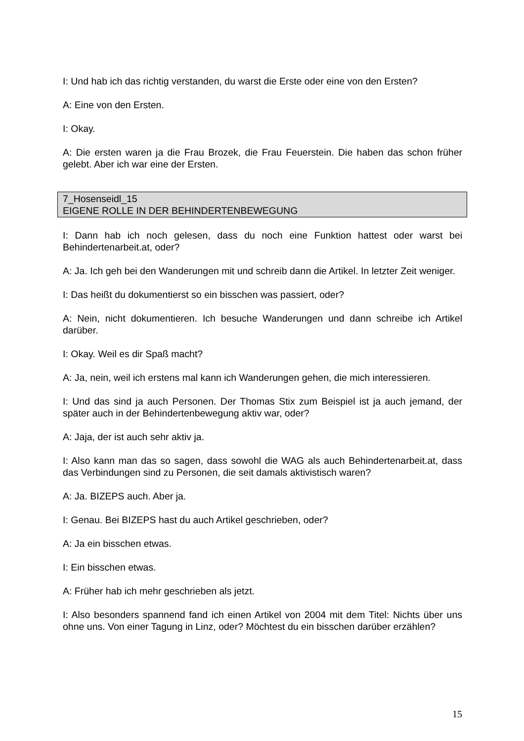I: Und hab ich das richtig verstanden, du warst die Erste oder eine von den Ersten?
A: Eine von den Ersten.
I: Okay.
A: Die ersten waren ja die Frau Brozek, die Frau Feuerstein. Die haben das schon früher gelebt. Aber ich war eine der Ersten.
7_Hosenseidl_15
EIGENE ROLLE IN DER BEHINDERTENBEWEGUNG
I: Dann hab ich noch gelesen, dass du noch eine Funktion hattest oder warst bei Behindertenarbeit.at, oder?
A: Ja. Ich geh bei den Wanderungen mit und schreib dann die Artikel. In letzter Zeit weniger.
I: Das heißt du dokumentierst so ein bisschen was passiert, oder?
A: Nein, nicht dokumentieren. Ich besuche Wanderungen und dann schreibe ich Artikel darüber.
I: Okay. Weil es dir Spaß macht?
A: Ja, nein, weil ich erstens mal kann ich Wanderungen gehen, die mich interessieren.
I: Und das sind ja auch Personen. Der Thomas Stix zum Beispiel ist ja auch jemand, der später auch in der Behindertenbewegung aktiv war, oder?
A: Jaja, der ist auch sehr aktiv ja.
I: Also kann man das so sagen, dass sowohl die WAG als auch Behindertenarbeit.at, dass das Verbindungen sind zu Personen, die seit damals aktivistisch waren?
A: Ja. BIZEPS auch. Aber ja.
I: Genau. Bei BIZEPS hast du auch Artikel geschrieben, oder?
A: Ja ein bisschen etwas.
I: Ein bisschen etwas.
A: Früher hab ich mehr geschrieben als jetzt.
I: Also besonders spannend fand ich einen Artikel von 2004 mit dem Titel: Nichts über uns ohne uns. Von einer Tagung in Linz, oder? Möchtest du ein bisschen darüber erzählen?
15